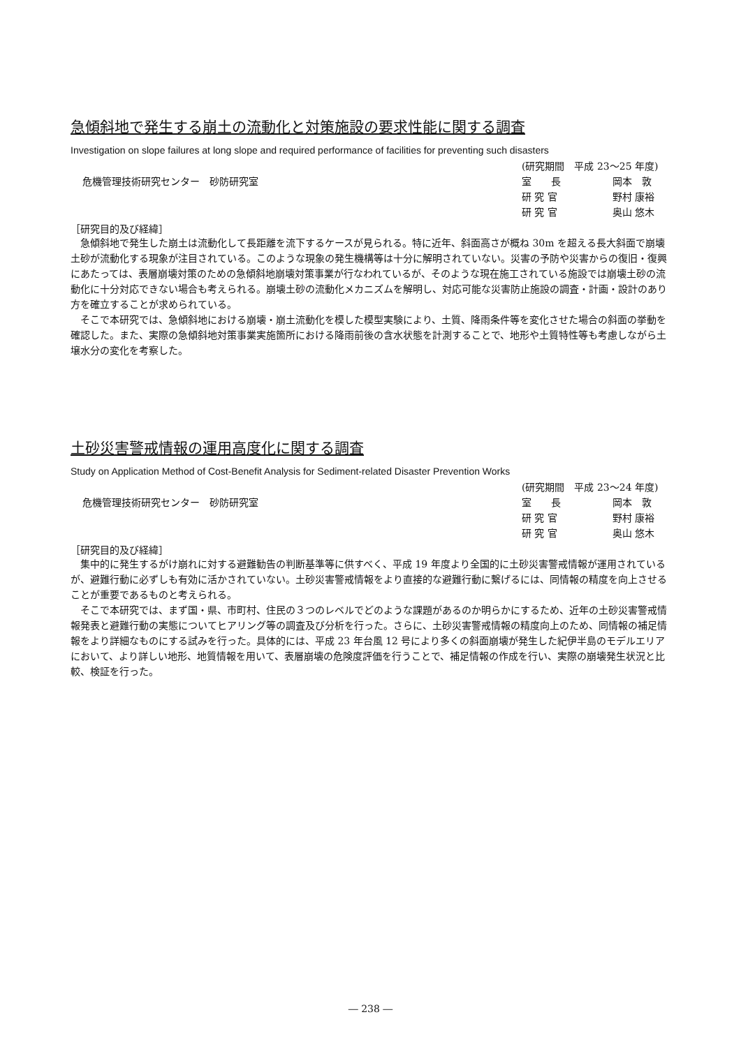急傾斜地で発生する崩土の流動化と対策施設の要求性能に関する調査
Investigation on slope failures at long slope and required performance of facilities for preventing such disasters
危機管理技術研究センター　砂防研究室
(研究期間　平成 23～25 年度)
室　　長 岡本　敦
研 究 官 野村 康裕
研 究 官 奥山 悠木
［研究目的及び経緯］
急傾斜地で発生した崩土は流動化して長距離を流下するケースが見られる。特に近年、斜面高さが概ね 30m を超える長大斜面で崩壊土砂が流動化する現象が注目されている。このような現象の発生機構等は十分に解明されていない。災害の予防や災害からの復旧・復興にあたっては、表層崩壊対策のための急傾斜地崩壊対策事業が行なわれているが、そのような現在施工されている施設では崩壊土砂の流動化に十分対応できない場合も考えられる。崩壊土砂の流動化メカニズムを解明し、対応可能な災害防止施設の調査・計画・設計のあり方を確立することが求められている。
そこで本研究では、急傾斜地における崩壊・崩土流動化を模した模型実験により、土質、降雨条件等を変化させた場合の斜面の挙動を確認した。また、実際の急傾斜地対策事業実施箇所における降雨前後の含水状態を計測することで、地形や土質特性等も考慮しながら土壌水分の変化を考察した。
土砂災害警戒情報の運用高度化に関する調査
Study on Application Method of Cost-Benefit Analysis for Sediment-related Disaster Prevention Works
危機管理技術研究センター　砂防研究室
(研究期間　平成 23～24 年度)
室　　長 岡本　敦
研 究 官 野村 康裕
研 究 官 奥山 悠木
［研究目的及び経緯］
集中的に発生するがけ崩れに対する避難勧告の判断基準等に供すべく、平成 19 年度より全国的に土砂災害警戒情報が運用されているが、避難行動に必ずしも有効に活かされていない。土砂災害警戒情報をより直接的な避難行動に繋げるには、同情報の精度を向上させることが重要であるものと考えられる。
そこで本研究では、まず国・県、市町村、住民の３つのレベルでどのような課題があるのか明らかにするため、近年の土砂災害警戒情報発表と避難行動の実態についてヒアリング等の調査及び分析を行った。さらに、土砂災害警戒情報の精度向上のため、同情報の補足情報をより詳細なものにする試みを行った。具体的には、平成 23 年台風 12 号により多くの斜面崩壊が発生した紀伊半島のモデルエリアにおいて、より詳しい地形、地質情報を用いて、表層崩壊の危険度評価を行うことで、補足情報の作成を行い、実際の崩壊発生状況と比較、検証を行った。
― 238 ―